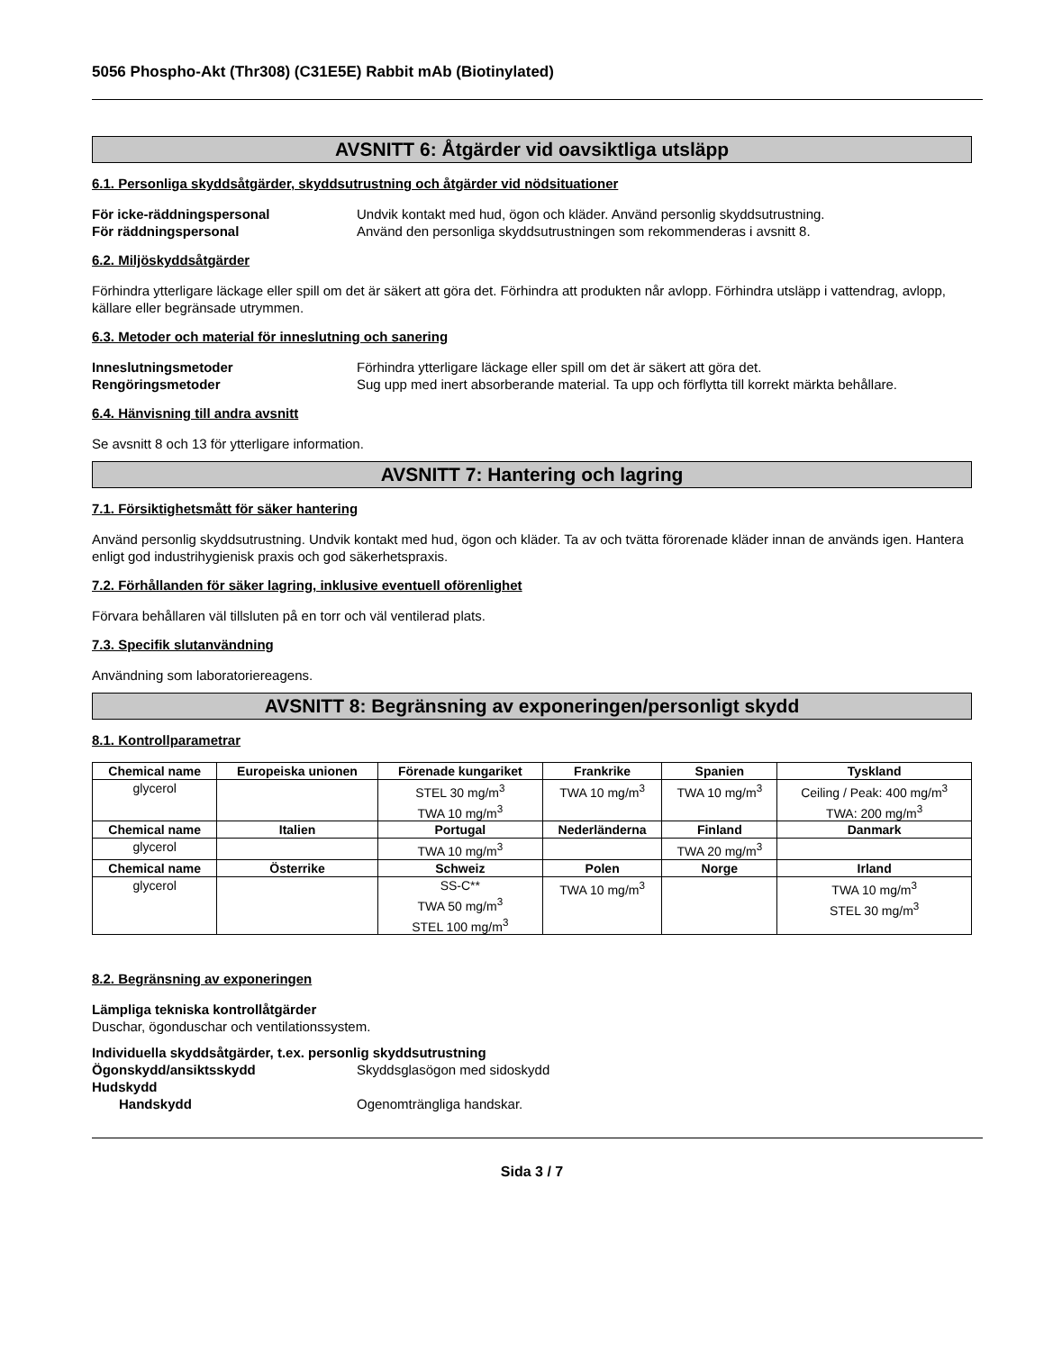5056 Phospho-Akt (Thr308) (C31E5E) Rabbit mAb (Biotinylated)
AVSNITT 6: Åtgärder vid oavsiktliga utsläpp
6.1. Personliga skyddsåtgärder, skyddsutrustning och åtgärder vid nödsituationer
För icke-räddningspersonal Undvik kontakt med hud, ögon och kläder. Använd personlig skyddsutrustning.
För räddningspersonal Använd den personliga skyddsutrustningen som rekommenderas i avsnitt 8.
6.2. Miljöskyddsåtgärder
Förhindra ytterligare läckage eller spill om det är säkert att göra det. Förhindra att produkten når avlopp. Förhindra utsläpp i vattendrag, avlopp, källare eller begränsade utrymmen.
6.3. Metoder och material för inneslutning och sanering
Inneslutningsmetoder Förhindra ytterligare läckage eller spill om det är säkert att göra det.
Rengöringsmetoder Sug upp med inert absorberande material. Ta upp och förflytta till korrekt märkta behållare.
6.4. Hänvisning till andra avsnitt
Se avsnitt 8 och 13 för ytterligare information.
AVSNITT 7: Hantering och lagring
7.1. Försiktighetsmått för säker hantering
Använd personlig skyddsutrustning. Undvik kontakt med hud, ögon och kläder. Ta av och tvätta förorenade kläder innan de används igen. Hantera enligt god industrihygienisk praxis och god säkerhetspraxis.
7.2. Förhållanden för säker lagring, inklusive eventuell oförenlighet
Förvara behållaren väl tillsluten på en torr och väl ventilerad plats.
7.3. Specifik slutanvändning
Användning som laboratoriereagens.
AVSNITT 8: Begränsning av exponeringen/personligt skydd
8.1. Kontrollparametrar
| Chemical name | Europeiska unionen | Förenade kungariket | Frankrike | Spanien | Tyskland |
| --- | --- | --- | --- | --- | --- |
| glycerol | | STEL 30 mg/m<sup>3</sup> TWA 10 mg/m<sup>3</sup> | TWA 10 mg/m<sup>3</sup> | TWA 10 mg/m<sup>3</sup> | Ceiling / Peak: 400 mg/m<sup>3</sup> TWA: 200 mg/m<sup>3</sup> |
| Chemical name | Italien | Portugal | Nederländerna | Finland | Danmark |
| glycerol | | TWA 10 mg/m<sup>3</sup> | | TWA 20 mg/m<sup>3</sup> | |
| Chemical name | Österrike | Schweiz | Polen | Norge | Irland |
| glycerol | | SS-C** TWA 50 mg/m<sup>3</sup> STEL 100 mg/m<sup>3</sup> | TWA 10 mg/m<sup>3</sup> | | TWA 10 mg/m<sup>3</sup> STEL 30 mg/m<sup>3</sup> |
8.2. Begränsning av exponeringen
Lämpliga tekniska kontrollåtgärder
Duschar, ögonduschar och ventilationssystem.
Individuella skyddsåtgärder, t.ex. personlig skyddsutrustning
Ögonskydd/ansiktsskydd Skyddsglasögon med sidoskydd
Hudskydd
Handskydd Ogenomträngliga handskar.
Sida 3 / 7